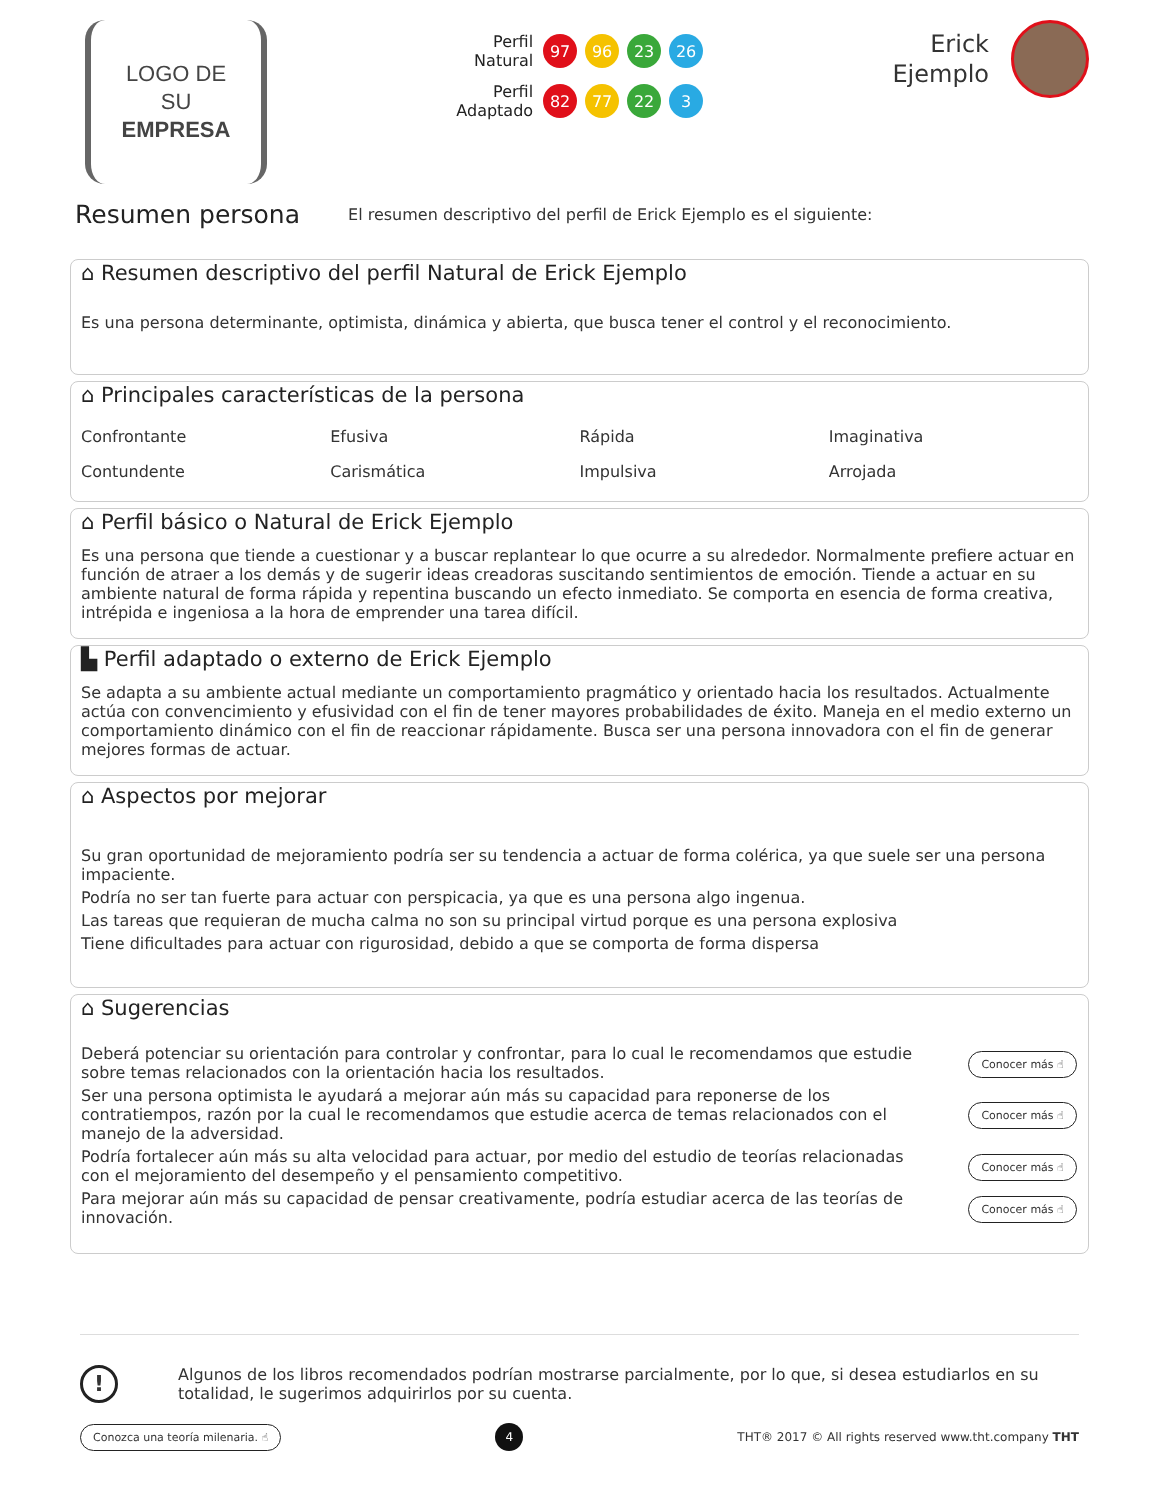LOGO DE SU
EMPRESA
Perfil
Natural
97 96 23 26
Perfil
Adaptado
82 77 22 3
Erick
Ejemplo
Resumen persona
El resumen descriptivo del perfil de Erick Ejemplo es el siguiente:
⌂ Resumen descriptivo del perfil Natural de Erick Ejemplo
Es una persona determinante, optimista, dinámica y abierta, que busca tener el control y el reconocimiento.
⌂ Principales características de la persona
| Confrontante | Efusiva | Rápida | Imaginativa |
| Contundente | Carismática | Impulsiva | Arrojada |
⌂ Perfil básico o Natural de Erick Ejemplo
Es una persona que tiende a cuestionar y a buscar replantear lo que ocurre a su alrededor. Normalmente prefiere actuar en función de atraer a los demás y de sugerir ideas creadoras suscitando sentimientos de emoción. Tiende a actuar en su ambiente natural de forma rápida y repentina buscando un efecto inmediato. Se comporta en esencia de forma creativa, intrépida e ingeniosa a la hora de emprender una tarea difícil.
▙ Perfil adaptado o externo de Erick Ejemplo
Se adapta a su ambiente actual mediante un comportamiento pragmático y orientado hacia los resultados. Actualmente actúa con convencimiento y efusividad con el fin de tener mayores probabilidades de éxito. Maneja en el medio externo un comportamiento dinámico con el fin de reaccionar rápidamente. Busca ser una persona innovadora con el fin de generar mejores formas de actuar.
⌂ Aspectos por mejorar
Su gran oportunidad de mejoramiento podría ser su tendencia a actuar de forma colérica, ya que suele ser una persona impaciente.
Podría no ser tan fuerte para actuar con perspicacia, ya que es una persona algo ingenua.
Las tareas que requieran de mucha calma no son su principal virtud porque es una persona explosiva
Tiene dificultades para actuar con rigurosidad, debido a que se comporta de forma dispersa
⌂ Sugerencias
| Deberá potenciar su orientación para controlar y confrontar, para lo cual le recomendamos que estudie sobre temas relacionados con la orientación hacia los resultados. | Conocer más ☝ |
| Ser una persona optimista le ayudará a mejorar aún más su capacidad para reponerse de los contratiempos, razón por la cual le recomendamos que estudie acerca de temas relacionados con el manejo de la adversidad. | Conocer más ☝ |
| Podría fortalecer aún más su alta velocidad para actuar, por medio del estudio de teorías relacionadas con el mejoramiento del desempeño y el pensamiento competitivo. | Conocer más ☝ |
| Para mejorar aún más su capacidad de pensar creativamente, podría estudiar acerca de las teorías de innovación. | Conocer más ☝ |
!
Algunos de los libros recomendados podrían mostrarse parcialmente, por lo que, si desea estudiarlos en su totalidad, le sugerimos adquirirlos por su cuenta.
Conozca una teoría milenaria. ☝ 4 THT® 2017 © All rights reserved www.tht.company THT